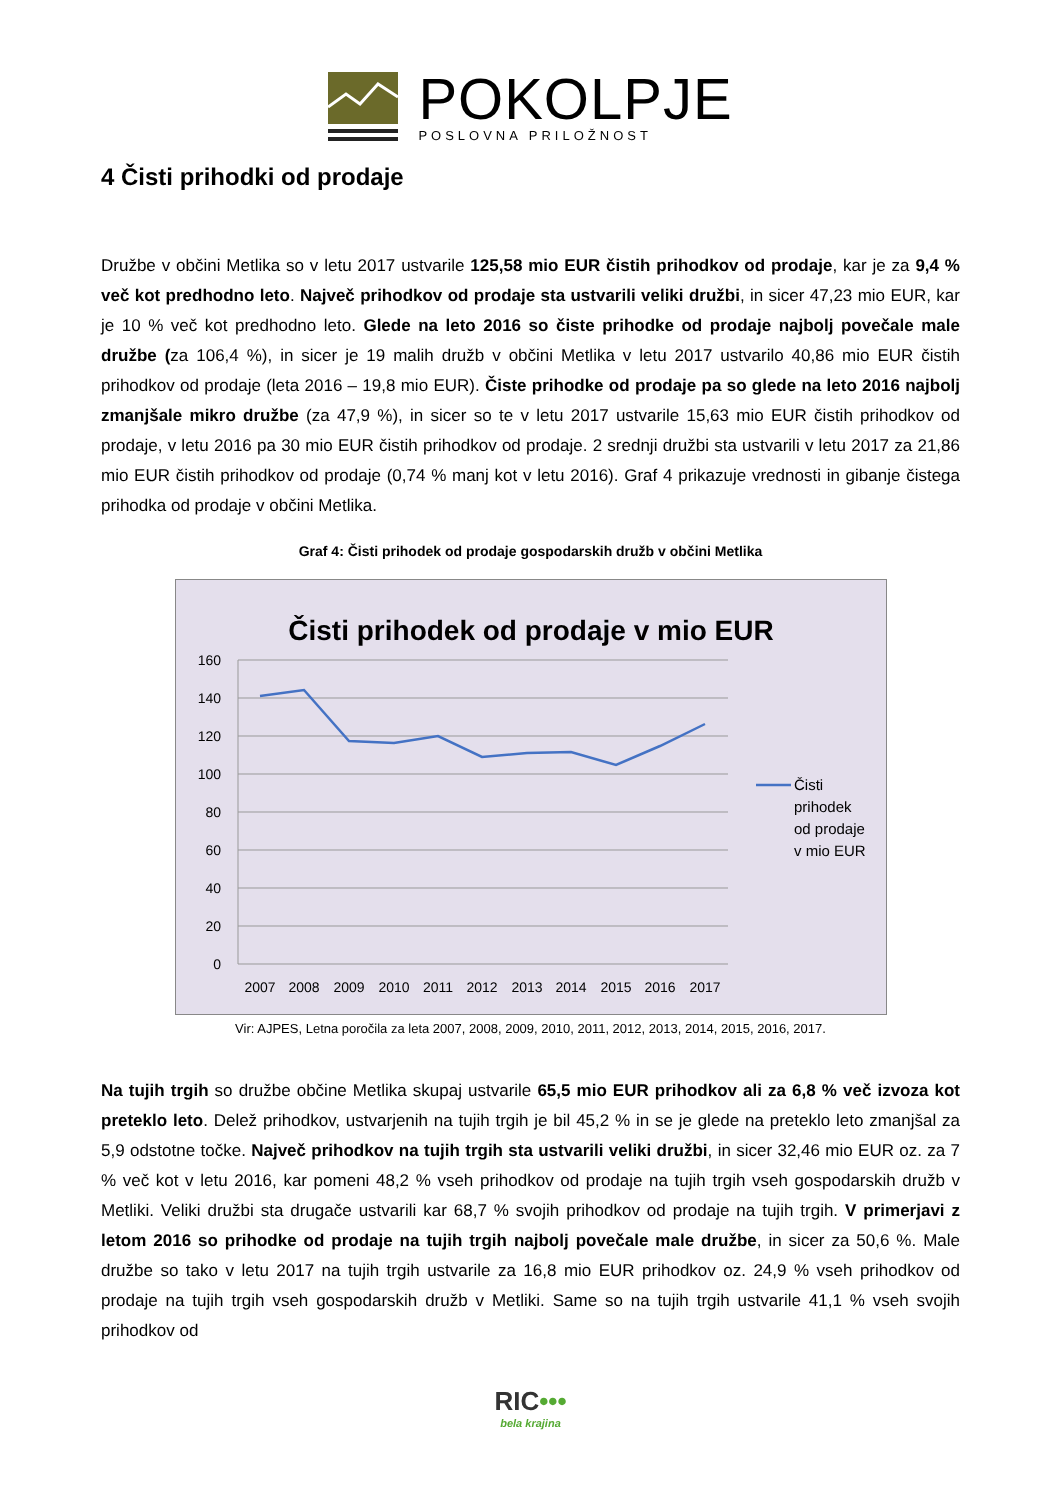POKOLPJE
POSLOVNA PRILOŽNOST
4 Čisti prihodki od prodaje
Družbe v občini Metlika so v letu 2017 ustvarile 125,58 mio EUR čistih prihodkov od prodaje, kar je za 9,4 % več kot predhodno leto. Največ prihodkov od prodaje sta ustvarili veliki družbi, in sicer 47,23 mio EUR, kar je 10 % več kot predhodno leto. Glede na leto 2016 so čiste prihodke od prodaje najbolj povečale male družbe (za 106,4 %), in sicer je 19 malih družb v občini Metlika v letu 2017 ustvarilo 40,86 mio EUR čistih prihodkov od prodaje (leta 2016 – 19,8 mio EUR). Čiste prihodke od prodaje pa so glede na leto 2016 najbolj zmanjšale mikro družbe (za 47,9 %), in sicer so te v letu 2017 ustvarile 15,63 mio EUR čistih prihodkov od prodaje, v letu 2016 pa 30 mio EUR čistih prihodkov od prodaje. 2 srednji družbi sta ustvarili v letu 2017 za 21,86 mio EUR čistih prihodkov od prodaje (0,74 % manj kot v letu 2016). Graf 4 prikazuje vrednosti in gibanje čistega prihodka od prodaje v občini Metlika.
Graf 4: Čisti prihodek od prodaje gospodarskih družb v občini Metlika
Čisti prihodek od prodaje v mio EUR
160
140
120
100
80
60
40
20
0
2007
2008
2009
2010
2011
2012
2013
2014
2015
2016
2017
Čisti
prihodek
od prodaje
v mio EUR
Vir: AJPES, Letna poročila za leta 2007, 2008, 2009, 2010, 2011, 2012, 2013, 2014, 2015, 2016, 2017.
Na tujih trgih so družbe občine Metlika skupaj ustvarile 65,5 mio EUR prihodkov ali za 6,8 % več izvoza kot preteklo leto. Delež prihodkov, ustvarjenih na tujih trgih je bil 45,2 % in se je glede na preteklo leto zmanjšal za 5,9 odstotne točke. Največ prihodkov na tujih trgih sta ustvarili veliki družbi, in sicer 32,46 mio EUR oz. za 7 % več kot v letu 2016, kar pomeni 48,2 % vseh prihodkov od prodaje na tujih trgih vseh gospodarskih družb v Metliki. Veliki družbi sta drugače ustvarili kar 68,7 % svojih prihodkov od prodaje na tujih trgih. V primerjavi z letom 2016 so prihodke od prodaje na tujih trgih najbolj povečale male družbe, in sicer za 50,6 %. Male družbe so tako v letu 2017 na tujih trgih ustvarile za 16,8 mio EUR prihodkov oz. 24,9 % vseh prihodkov od prodaje na tujih trgih vseh gospodarskih družb v Metliki. Same so na tujih trgih ustvarile 41,1 % vseh svojih prihodkov od
RIC•••
bela krajina